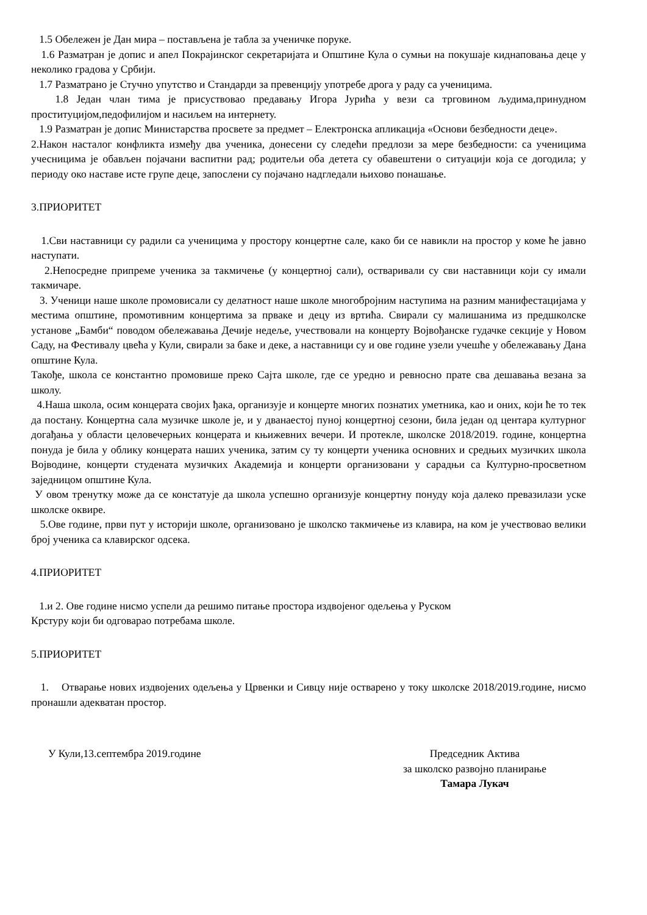1.5 Обележен је Дан мира – постављена је табла за ученичке поруке.
1.6 Разматран је допис и апел Покрајинског секретаријата и Општине Кула о сумњи на покушаје киднаповања деце у неколико градова у Србији.
1.7 Разматрано је Стучно упутство и Стандарди за превенцију употребе дрога у раду са ученицима.
1.8 Један члан тима је присуствовао предавању Игора Јурића у вези са трговином људима,принудном проституцијом,педофилијом и насиљем на интернету.
1.9 Разматран је допис Министарства просвете за предмет – Електронска апликација «Основи безбедности деце».
2.Након насталог конфликта између два ученика, донесени су следећи предлози за мере безбедности: са ученицима учесницима је обављен појачани васпитни рад; родитељи оба детета су обавештени о ситуацији која се догодила; у периоду око наставе исте групе деце, запослени су појачано надгледали њихово понашање.
3.ПРИОРИТЕТ
1.Сви наставници су радили са ученицима у простору концертне сале, како би се навикли на простор у коме ће јавно наступати.
2.Непосредне припреме ученика за такмичење (у концертној сали), остваривали су сви наставници који су имали такмичаре.
3. Ученици наше школе промовисали су делатност наше школе многобројним наступима на разним манифестацијама у местима општине, промотивним концертима за прваке и децу из вртића. Свирали су малишанима из предшколске установе „Бамби“ поводом обележавања Дечије недеље, учествовали на концерту Војвођанске гудачке секције у Новом Саду, на Фестивалу цвећа у Кули, свирали за баке и деке, а наставници су и ове године узели учешће у обележавању Дана општине Кула.
Такође, школа се константно промовише преко Сајта школе, где се уредно и ревносно прате сва дешавања везана за школу.
4.Наша школа, осим концерата својих ђака, организује и концерте многих познатих уметника, као и оних, који ће то тек да постану. Концертна сала музичке школе је, и у дванаестој пуној концертној сезони, била један од центара културног догађања у области целовечерњих концерата и књижевних вечери. И протекле, школске 2018/2019. године, концертна понуда је била у облику концерата наших ученика, затим су ту концерти ученика основних и средњих музичких школа Војводине, концерти студената музичких Академија и концерти организовани у сарадњи са Културно-просветном заједницом општине Кула.
У овом тренутку може да се констатује да школа успешно организује концертну понуду која далеко превазилази уске школске оквире.
5.Ове године, први пут у историји школе, организовано је школско такмичење из клавира, на ком је учествовао велики број ученика са клавирског одсека.
4.ПРИОРИТЕТ
1.и 2. Ове године нисмо успели да решимо питање простора издвојеног одељења у Руском
Крстуру који би одговарао потребама школе.
5.ПРИОРИТЕТ
1. Отварање нових издвојених одељења у Црвенки и Сивцу није остварено у току школске 2018/2019.године, нисмо пронашли адекватан простор.
У Кули,13.септембра 2019.године
Председник Актива
за школско развојно планирање
Тамара Лукач